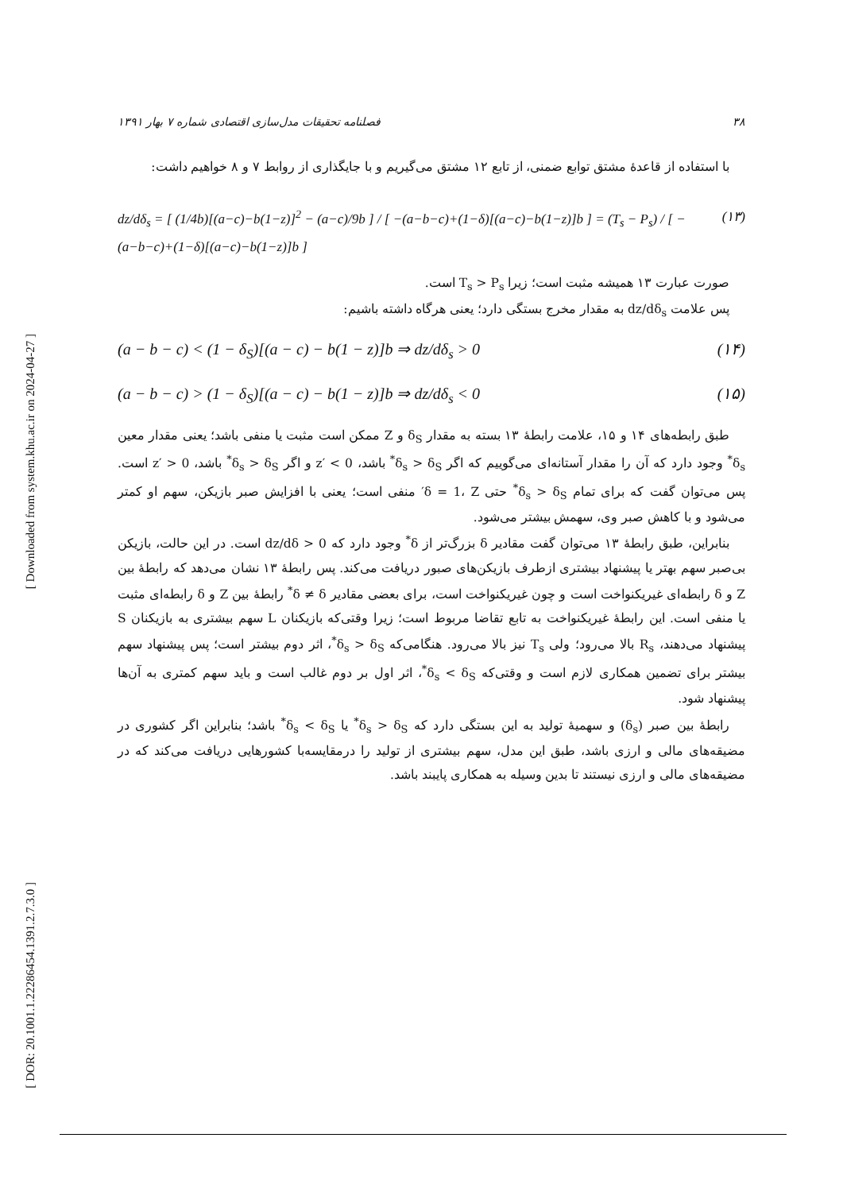[ Downloaded from system.khu.ac.ir on 2024-04-27 ]
[ DOR: 20.1001.1.22286454.1391.2.7.3.0 ]
۳۸ فصلنامه تحقیقات مدل‌سازی اقتصادی شماره ۷ بهار ۱۳۹۱
با استفاده از قاعدهٔ مشتق توابع ضمنی، از تابع ۱۲ مشتق می‌گیریم و با جایگذاری از روابط ۷ و ۸ خواهیم داشت:
dz/dδ<sub>s</sub> = [ (1/4b)[(a−c)−b(1−z)]<sup>2</sup> − (a−c)/9b ] / [ −(a−b−c)+(1−δ)[(a−c)−b(1−z)]b ] = (T<sub>s</sub> − P<sub>s</sub>) / [ −(a−b−c)+(1−δ)[(a−c)−b(1−z)]b ] (۱۳)
صورت عبارت ۱۳ همیشه مثبت است؛ زیرا T<sub>s</sub> > P<sub>s</sub> است.
پس علامت dz/dδ<sub>s</sub> به مقدار مخرج بستگی دارد؛ یعنی هرگاه داشته باشیم:
(a − b − c) < (1 − δ<sub>S</sub>)[(a − c) − b(1 − z)]b ⇒ dz/dδ<sub>s</sub> > 0 (۱۴)
(a − b − c) > (1 − δ<sub>S</sub>)[(a − c) − b(1 − z)]b ⇒ dz/dδ<sub>s</sub> < 0 (۱۵)
طبق رابطه‌های ۱۴ و ۱۵، علامت رابطهٔ ۱۳ بسته به مقدار δ<sub>S</sub> و Z ممکن است مثبت یا منفی باشد؛ یعنی مقدار معین δ<sub>s</sub><sup>*</sup> وجود دارد که آن را مقدار آستانه‌ای می‌گوییم که اگر δ<sub>s</sub> > δ<sub>S</sub><sup>*</sup> باشد، z′ < 0 و اگر δ<sub>s</sub> > δ<sub>S</sub><sup>*</sup> باشد، z′ > 0 است. پس می‌توان گفت که برای تمام δ<sub>s</sub> > δ<sub>S</sub><sup>*</sup> حتی δ = 1، Z′ منفی است؛ یعنی با افزایش صبر بازیکن، سهم او کمتر می‌شود و با کاهش صبر وی، سهمش بیشتر می‌شود.
بنابراین، طبق رابطهٔ ۱۳ می‌توان گفت مقادیر δ بزرگ‌تر از δ<sup>*</sup> وجود دارد که 0 < dz/dδ است. در این حالت، بازیکن بی‌صبر سهم بهتر یا پیشنهاد بیشتری ازطرف بازیکن‌های صبور دریافت می‌کند. پس رابطهٔ ۱۳ نشان می‌دهد که رابطهٔ بین Z و δ رابطه‌ای غیریکنواخت است و چون غیریکنواخت است، برای بعضی مقادیر δ ≠ δ<sup>*</sup> رابطهٔ بین Z و δ رابطه‌ای مثبت یا منفی است. این رابطهٔ غیریکنواخت به تابع تقاضا مربوط است؛ زیرا وقتی‌که بازیکنان L سهم بیشتری به بازیکنان S پیشنهاد می‌دهند، R<sub>s</sub> بالا می‌رود؛ ولی T<sub>s</sub> نیز بالا می‌رود. هنگامی‌که δ<sub>s</sub> > δ<sub>S</sub><sup>*</sup>، اثر دوم بیشتر است؛ پس پیشنهاد سهم بیشتر برای تضمین همکاری لازم است و وقتی‌که δ<sub>s</sub> < δ<sub>S</sub><sup>*</sup>، اثر اول بر دوم غالب است و باید سهم کمتری به آن‌ها پیشنهاد شود.
رابطهٔ بین صبر (δ<sub>s</sub>) و سهمیهٔ تولید به این بستگی دارد که δ<sub>s</sub> > δ<sub>S</sub><sup>*</sup> یا δ<sub>s</sub> < δ<sub>S</sub><sup>*</sup> باشد؛ بنابراین اگر کشوری در مضیقه‌های مالی و ارزی باشد، طبق این مدل، سهم بیشتری از تولید را درمقایسه‌با کشورهایی دریافت می‌کند که در مضیقه‌های مالی و ارزی نیستند تا بدین وسیله به همکاری پایبند باشد.